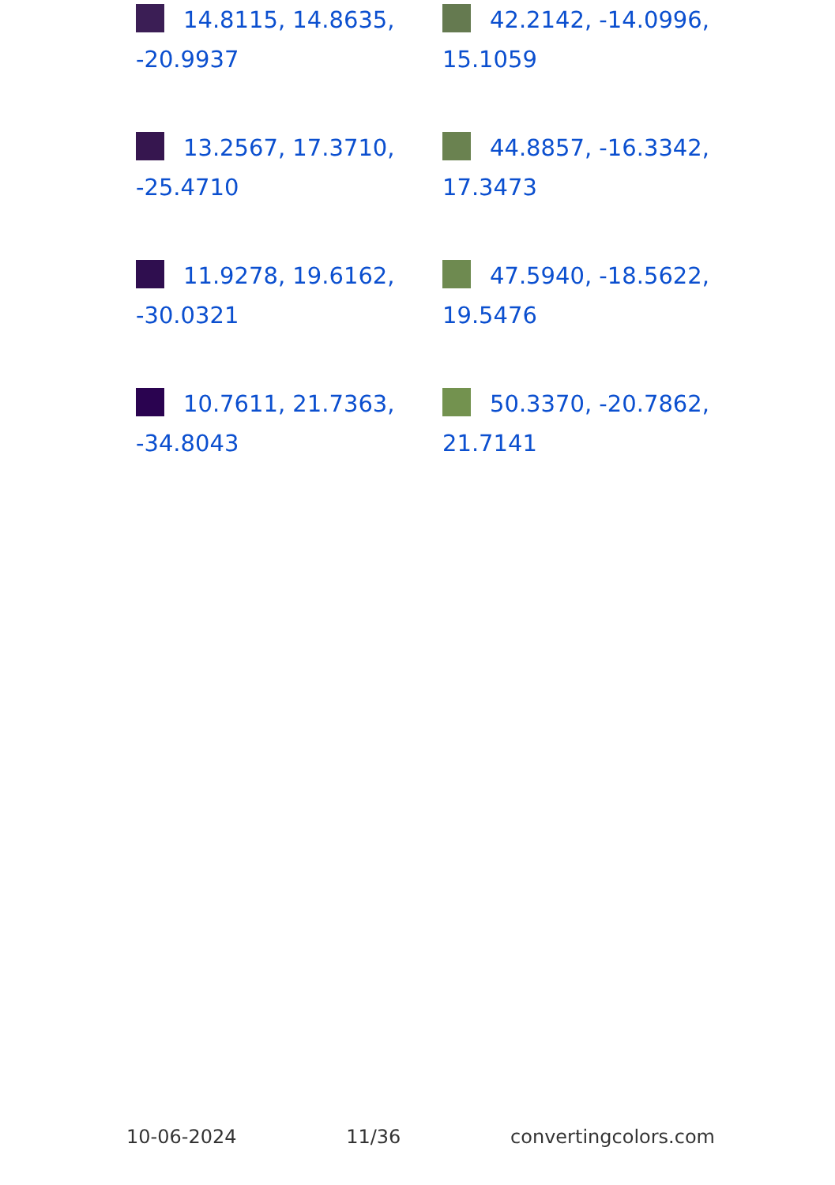14.8115, 14.8635, -20.9937
42.2142, -14.0996, 15.1059
13.2567, 17.3710, -25.4710
44.8857, -16.3342, 17.3473
11.9278, 19.6162, -30.0321
47.5940, -18.5622, 19.5476
10.7611, 21.7363, -34.8043
50.3370, -20.7862, 21.7141
10-06-2024 11/36 convertingcolors.com